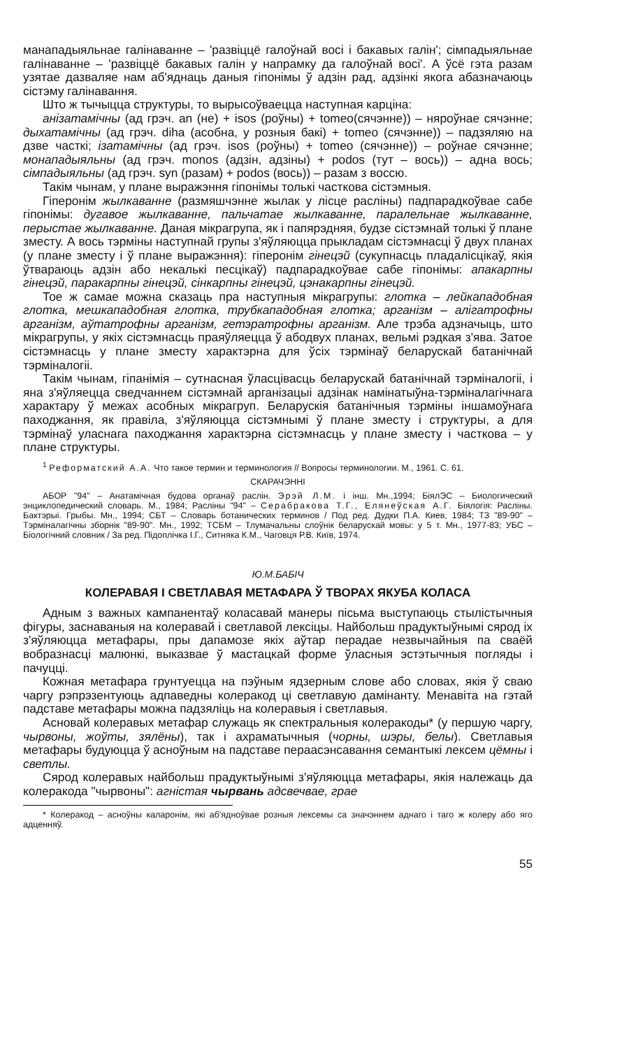манападыяльнае галінаванне – 'развіццё галоўнай восі і бакавых галін'; сімпадыяльнае галінаванне – 'развіццё бакавых галін у напрамку да галоўнай восі'. А ўсё гэта разам узятае дазваляе нам аб'яднаць даныя гіпонімы ў адзін рад, адзінкі якога абазначаюць сістэму галінавання.
Што ж тычыцца структуры, то вырысоўваецца наступная карціна:
анізатамічны (ад грэч. an (не) + isos (роўны) + tomeo(сячэнне)) – няроўнае сячэнне; дыхатамічны (ад грэч. diha (асобна, у розныя бакі) + tomeo (сячэнне)) – падзяляю на дзве часткі; ізатамічны (ад грэч. isos (роўны) + tomeo (сячэнне)) – роўнае сячэнне; монападыяльны (ад грэч. monos (адзін, адзіны) + podos (тут – вось)) – адна вось; сімпадыяльны (ад грэч. syn (разам) + podos (вось)) – разам з воссю.
Такім чынам, у плане выражэння гіпонімы толькі часткова сістэмныя.
Гіперонім жылкаванне (размяшчэнне жылак у лісце расліны) падпарадкоўвае сабе гіпонімы: дугавое жылкаванне, пальчатае жылкаванне, паралельнае жылкаванне, перыстае жылкаванне. Даная мікрагрупа, як і папярэдняя, будзе сістэмнай толькі ў плане зместу. А вось тэрміны наступнай групы з'яўляюцца прыкладам сістэмнасці ў двух планах (у плане зместу і ў плане выражэння): гіперонім гінецэй (сукупнасць пладалісцікаў, якія ўтвараюць адзін або некалькі песцікаў) падпарадкоўвае сабе гіпонімы: апакарпны гінецэй, паракарпны гінецэй, сінкарпны гінецэй, цэнакарпны гінецэй.
Тое ж самае можна сказаць пра наступныя мікрагрупы: глотка – лейкападобная глотка, мешкападобная глотка, трубкападобная глотка; арганізм – алігатрофны арганізм, аўтатрофны арганізм, гетэратрофны арганізм. Але трэба адзначыць, што мікрагрупы, у якіх сістэмнасць праяўляецца ў абодвух планах, вельмі рэдкая з'ява. Затое сістэмнасць у плане зместу характэрна для ўсіх тэрмінаў беларускай батанічнай тэрміналогіі.
Такім чынам, гіпанімія – сутнасная ўласцівасць беларускай батанічнай тэрміналогіі, і яна з'яўляецца сведчаннем сістэмнай арганізацыі адзінак намінатыўна-тэрміналагічнага характару ў межах асобных мікрагруп. Беларускія батанічныя тэрміны іншамоўнага паходжання, як правіла, з'яўляюцца сістэмнымі ў плане зместу і структуры, а для тэрмінаў уласнага паходжання характэрна сістэмнасць у плане зместу і часткова – у плане структуры.
<sup>1</sup> Реформатский А.А. Что такое термин и терминология // Вопросы терминологии. М., 1961. С. 61.
СКАРАЧЭННІ
АБОР "94" – Анатамічная будова органаў раслін. Эрэй Л.М. і інш. Мн.,1994; БіялЭС – Биологический энциклопедический словарь. М., 1984; Расліны "94" – Серабракова Т.Г., Елянеўская А.Г. Біялогія: Расліны. Бактэрыі. Грыбы. Мн., 1994; СБТ – Словарь ботанических терминов / Под ред. Дудки П.А. Киев, 1984; ТЗ "89-90" – Тэрміналагічны зборнік "89-90". Мн., 1992; ТСБМ – Тлумачальны слоўнік беларускай мовы: у 5 т. Мн., 1977-83; УБС – Біологічний словник / За ред. Підоплічка І.Г., Ситняка К.М., Чаговця Р.В. Київ, 1974.
Ю.М.БАБІЧ
КОЛЕРАВАЯ І СВЕТЛАВАЯ МЕТАФАРА Ў ТВОРАХ ЯКУБА КОЛАСА
Адным з важных кампанентаў коласавай манеры пісьма выступаюць стылістычныя фігуры, заснаваныя на колеравай і светлавой лексіцы. Найбольш прадуктыўнымі сярод іх з'яўляюцца метафары, пры дапамозе якіх аўтар перадае незвычайныя па сваёй вобразнасці малюнкі, выказвае ў мастацкай форме ўласныя эстэтычныя погляды і пачуцці.
Кожная метафара грунтуецца на пэўным ядзерным слове або словах, якія ў сваю чаргу рэпрэзентуюць адпаведны колеракод ці светлавую дамінанту. Менавіта на гэтай падставе метафары можна падзяліць на колеравыя і светлавыя.
Асновай колеравых метафар служаць як спектральныя колеракоды* (у першую чаргу, чырвоны, жоўты, зялёны), так і ахраматычныя (чорны, шэры, белы). Светлавыя метафары будуюцца ў асноўным на падставе пераасэнсавання семантыкі лексем цёмны і светлы.
Сярод колеравых найбольш прадуктыўнымі з'яўляюцца метафары, якія належаць да колеракода "чырвоны": агністая чырвань адсвечвае, грае
* Колеракод – асноўны каларонім, які аб'ядноўвае розныя лексемы са значэннем аднаго і таго ж колеру або яго адценняў.
55